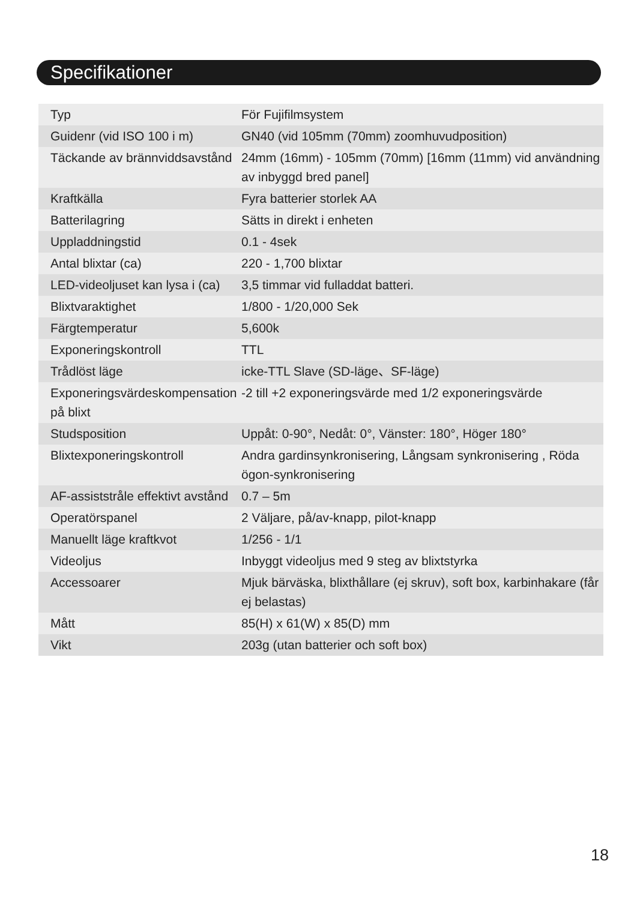Specifikationer
| Typ | För Fujifilmsystem |
| Guidenr (vid ISO 100 i m) | GN40 (vid 105mm (70mm) zoomhuvudposition) |
| Täckande av brännviddsavstånd | 24mm (16mm) - 105mm (70mm) [16mm (11mm) vid användning av inbyggd bred panel] |
| Kraftkälla | Fyra batterier storlek AA |
| Batterilagring | Sätts in direkt i enheten |
| Uppladdningstid | 0.1 - 4sek |
| Antal blixtar (ca) | 220 - 1,700 blixtar |
| LED-videoljuset kan lysa i (ca) | 3,5 timmar vid fulladdat batteri. |
| Blixtvaraktighet | 1/800 - 1/20,000 Sek |
| Färgtemperatur | 5,600k |
| Exponeringskontroll | TTL |
| Trådlöst läge | icke-TTL Slave (SD-läge、SF-läge) |
| Exponeringsvärdeskompensation på blixt | -2 till +2 exponeringsvärde med 1/2 exponeringsvärde |
| Studsposition | Uppåt: 0-90°, Nedåt: 0°, Vänster: 180°, Höger 180° |
| Blixtexponeringskontroll | Andra gardinsynkronisering, Långsam synkronisering , Röda ögon-synkronisering |
| AF-assiststråle effektivt avstånd | 0.7 – 5m |
| Operatörspanel | 2 Väljare, på/av-knapp, pilot-knapp |
| Manuellt läge kraftkvot | 1/256 - 1/1 |
| Videoljus | Inbyggt videoljus med 9 steg av blixtstyrka |
| Accessoarer | Mjuk bärväska, blixthållare (ej skruv), soft box, karbinhakare (får ej belastas) |
| Mått | 85(H) x 61(W) x 85(D) mm |
| Vikt | 203g (utan batterier och soft box) |
18